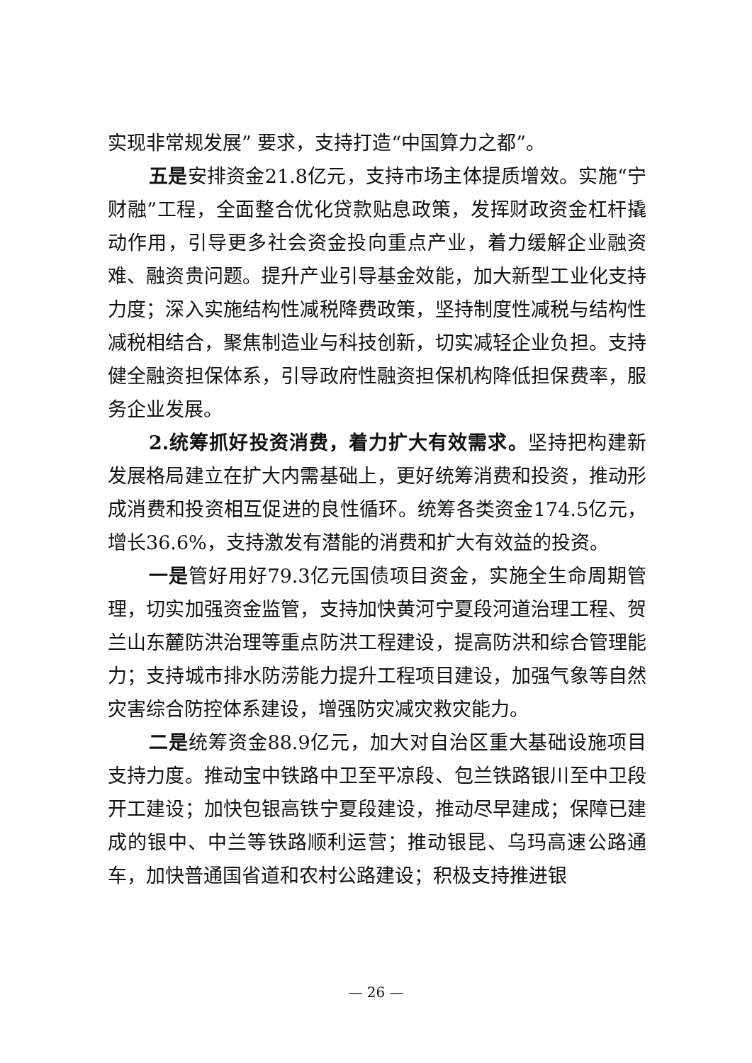实现非常规发展” 要求，支持打造“中国算力之都”。
五是安排资金21.8亿元，支持市场主体提质增效。实施“宁财融”工程，全面整合优化贷款贴息政策，发挥财政资金杠杆撬动作用，引导更多社会资金投向重点产业，着力缓解企业融资难、融资贵问题。提升产业引导基金效能，加大新型工业化支持力度；深入实施结构性减税降费政策，坚持制度性减税与结构性减税相结合，聚焦制造业与科技创新，切实减轻企业负担。支持健全融资担保体系，引导政府性融资担保机构降低担保费率，服务企业发展。
2.统筹抓好投资消费，着力扩大有效需求。坚持把构建新发展格局建立在扩大内需基础上，更好统筹消费和投资，推动形成消费和投资相互促进的良性循环。统筹各类资金174.5亿元，增长36.6%，支持激发有潜能的消费和扩大有效益的投资。
一是管好用好79.3亿元国债项目资金，实施全生命周期管理，切实加强资金监管，支持加快黄河宁夏段河道治理工程、贺兰山东麓防洪治理等重点防洪工程建设，提高防洪和综合管理能力；支持城市排水防涝能力提升工程项目建设，加强气象等自然灾害综合防控体系建设，增强防灾减灾救灾能力。
二是统筹资金88.9亿元，加大对自治区重大基础设施项目支持力度。推动宝中铁路中卫至平凉段、包兰铁路银川至中卫段开工建设；加快包银高铁宁夏段建设，推动尽早建成；保障已建成的银中、中兰等铁路顺利运营；推动银昆、乌玛高速公路通车，加快普通国省道和农村公路建设；积极支持推进银
— 26 —